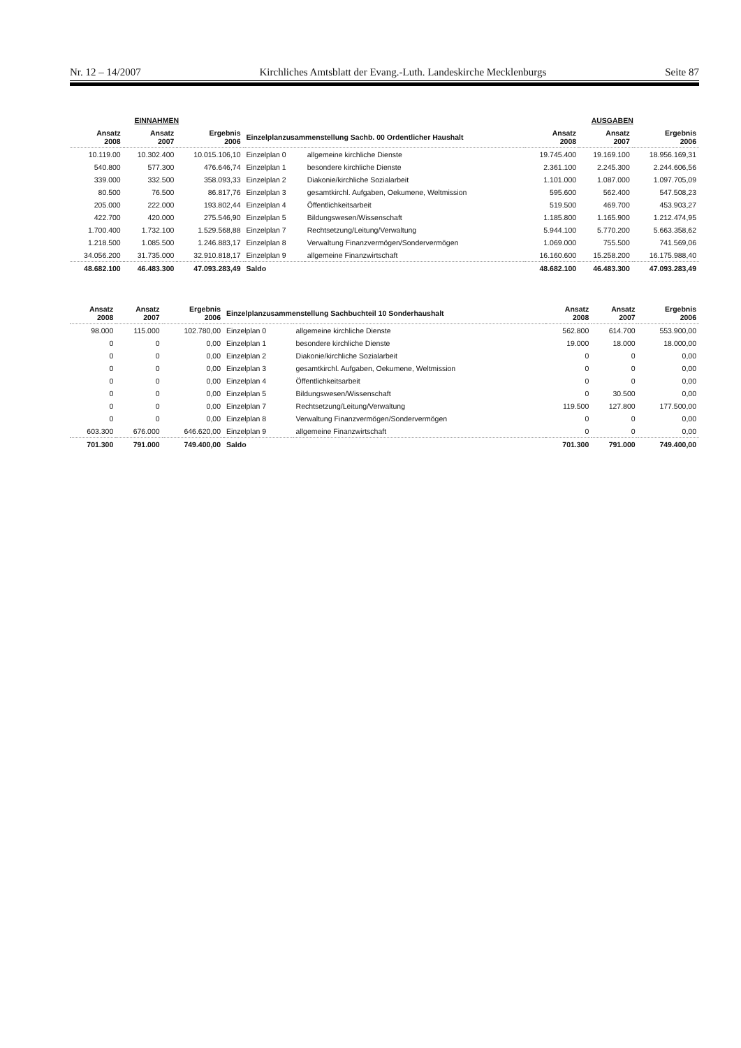Nr. 12 – 14/2007 Kirchliches Amtsblatt der Evang.-Luth. Landeskirche Mecklenburgs Seite 87
| EINNAHMEN | | | | | AUSGABEN | | |
| --- | --- | --- | --- | --- | --- | --- | --- |
| Ansatz 2008 | Ansatz 2007 | Ergebnis 2006 | Einzelplanzusammenstellung Sachb. 00 Ordentlicher Haushalt | | Ansatz 2008 | Ansatz 2007 | Ergebnis 2006 |
| 10.119.00 | 10.302.400 | 10.015.106,10 | Einzelplan 0 | allgemeine kirchliche Dienste | 19.745.400 | 19.169.100 | 18.956.169,31 |
| 540.800 | 577.300 | 476.646,74 | Einzelplan 1 | besondere kirchliche Dienste | 2.361.100 | 2.245.300 | 2.244.606,56 |
| 339.000 | 332.500 | 358.093,33 | Einzelplan 2 | Diakonie/kirchliche Sozialarbeit | 1.101.000 | 1.087.000 | 1.097.705,09 |
| 80.500 | 76.500 | 86.817,76 | Einzelplan 3 | gesamtkirchl. Aufgaben, Oekumene, Weltmission | 595.600 | 562.400 | 547.508,23 |
| 205.000 | 222.000 | 193.802,44 | Einzelplan 4 | Öffentlichkeitsarbeit | 519.500 | 469.700 | 453.903,27 |
| 422.700 | 420.000 | 275.546,90 | Einzelplan 5 | Bildungswesen/Wissenschaft | 1.185.800 | 1.165.900 | 1.212.474,95 |
| 1.700.400 | 1.732.100 | 1.529.568,88 | Einzelplan 7 | Rechtsetzung/Leitung/Verwaltung | 5.944.100 | 5.770.200 | 5.663.358,62 |
| 1.218.500 | 1.085.500 | 1.246.883,17 | Einzelplan 8 | Verwaltung Finanzvermögen/Sondervermögen | 1.069.000 | 755.500 | 741.569,06 |
| 34.056.200 | 31.735.000 | 32.910.818,17 | Einzelplan 9 | allgemeine Finanzwirtschaft | 16.160.600 | 15.258.200 | 16.175.988,40 |
| 48.682.100 | 46.483.300 | 47.093.283,49 | Saldo | | 48.682.100 | 46.483.300 | 47.093.283,49 |
| Ansatz 2008 | Ansatz 2007 | Ergebnis 2006 | Einzelplanzusammenstellung Sachbuchteil 10 Sonderhaushalt | | Ansatz 2008 | Ansatz 2007 | Ergebnis 2006 |
| --- | --- | --- | --- | --- | --- | --- | --- |
| 98.000 | 115.000 | 102.780,00 | Einzelplan 0 | allgemeine kirchliche Dienste | 562.800 | 614.700 | 553.900,00 |
| 0 | 0 | 0,00 | Einzelplan 1 | besondere kirchliche Dienste | 19.000 | 18.000 | 18.000,00 |
| 0 | 0 | 0,00 | Einzelplan 2 | Diakonie/kirchliche Sozialarbeit | 0 | 0 | 0,00 |
| 0 | 0 | 0,00 | Einzelplan 3 | gesamtkirchl. Aufgaben, Oekumene, Weltmission | 0 | 0 | 0,00 |
| 0 | 0 | 0,00 | Einzelplan 4 | Öffentlichkeitsarbeit | 0 | 0 | 0,00 |
| 0 | 0 | 0,00 | Einzelplan 5 | Bildungswesen/Wissenschaft | 0 | 30.500 | 0,00 |
| 0 | 0 | 0,00 | Einzelplan 7 | Rechtsetzung/Leitung/Verwaltung | 119.500 | 127.800 | 177.500,00 |
| 0 | 0 | 0,00 | Einzelplan 8 | Verwaltung Finanzvermögen/Sondervermögen | 0 | 0 | 0,00 |
| 603.300 | 676.000 | 646.620,00 | Einzelplan 9 | allgemeine Finanzwirtschaft | 0 | 0 | 0,00 |
| 701.300 | 791.000 | 749.400,00 | Saldo | | 701.300 | 791.000 | 749.400,00 |